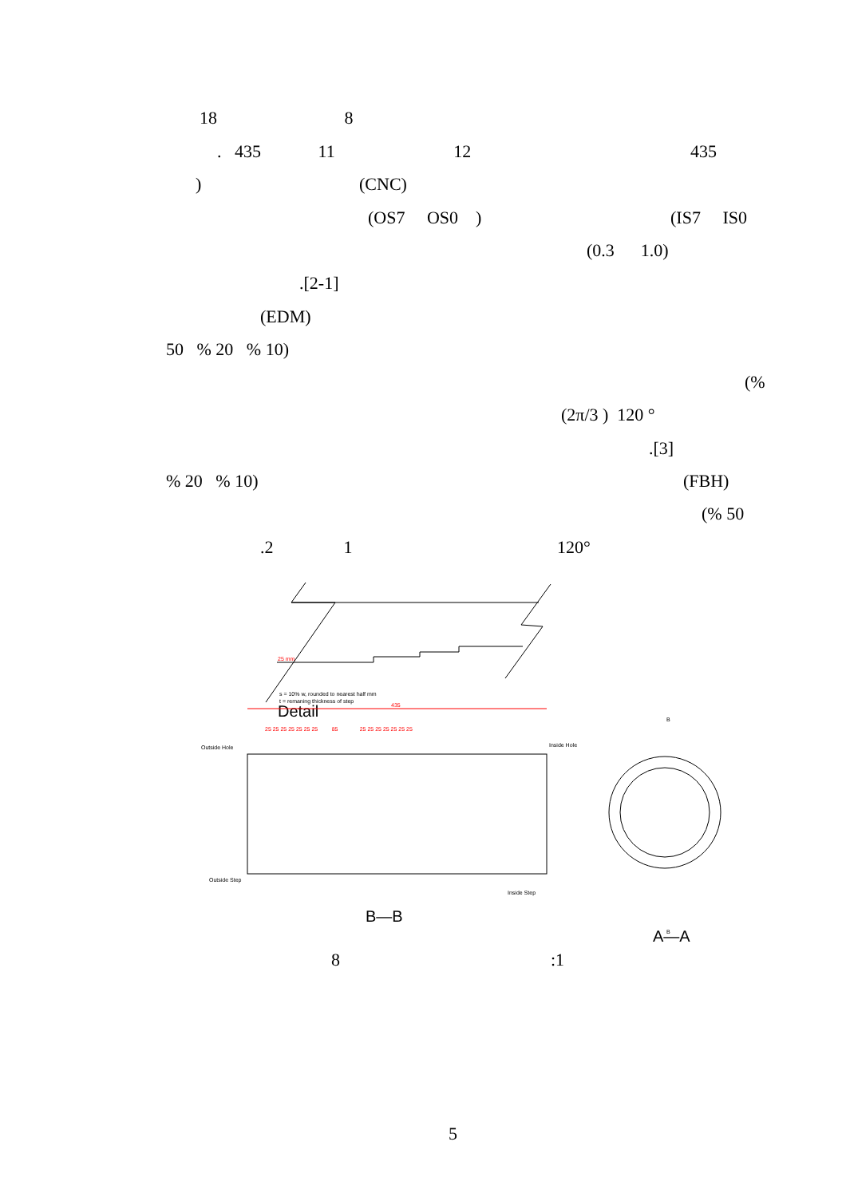18 8
. 435 11 12 435
) (CNC)
(OS7 OS0 ) (IS7 IS0
(0.3 1.0)
.[2-1]
(EDM)
50 % 20 % 10)
(%
(2π/3 ) 120 °
.[3]
% 20 % 10) (FBH)
(% 50
.2 1 120°
s = 10% w, rounded to nearest half mm
t = remaning thickness of step
25 mm
Detail
435
25 25 25 25 25 25 25 85 25 25 25 25 25 25 25
Outside Hole
Inside Hole
Outside Step
Inside Step
B—B
B
B
A—A
8 :1
5